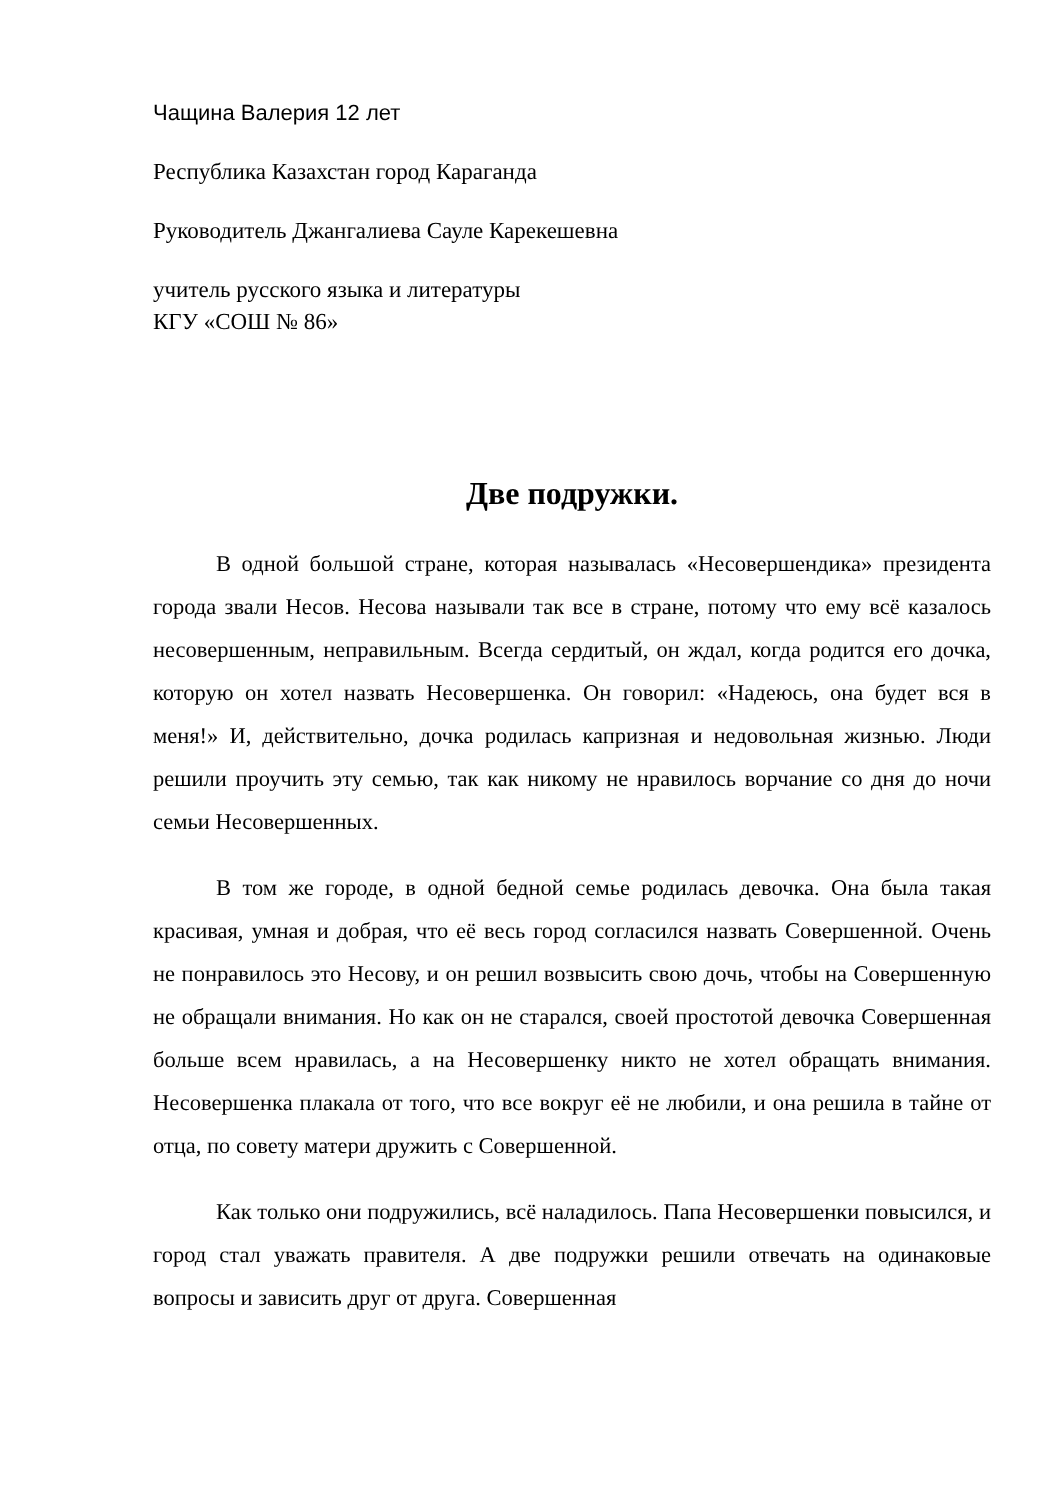Чащина Валерия 12 лет
Республика Казахстан город Караганда
Руководитель Джангалиева Сауле Карекешевна
учитель русского языка и литературы
КГУ «СОШ № 86»
Две подружки.
В одной большой стране, которая называлась «Несовершендика» президента города звали Несов. Несова называли так все в стране, потому что ему всё казалось несовершенным, неправильным. Всегда сердитый, он ждал, когда родится его дочка, которую он хотел назвать Несовершенка. Он говорил: «Надеюсь, она будет вся в меня!» И, действительно, дочка родилась капризная и недовольная жизнью. Люди решили проучить эту семью, так как никому не нравилось ворчание со дня до ночи семьи Несовершенных.
В том же городе, в одной бедной семье родилась девочка. Она была такая красивая, умная и добрая, что её весь город согласился назвать Совершенной. Очень не понравилось это Несову, и он решил возвысить свою дочь, чтобы на Совершенную не обращали внимания. Но как он не старался, своей простотой девочка Совершенная больше всем нравилась, а на Несовершенку никто не хотел обращать внимания. Несовершенка плакала от того, что все вокруг её не любили, и она решила в тайне от отца, по совету матери дружить с Совершенной.
Как только они подружились, всё наладилось. Папа Несовершенки повысился, и город стал уважать правителя. А две подружки решили отвечать на одинаковые вопросы и зависить друг от друга. Совершенная